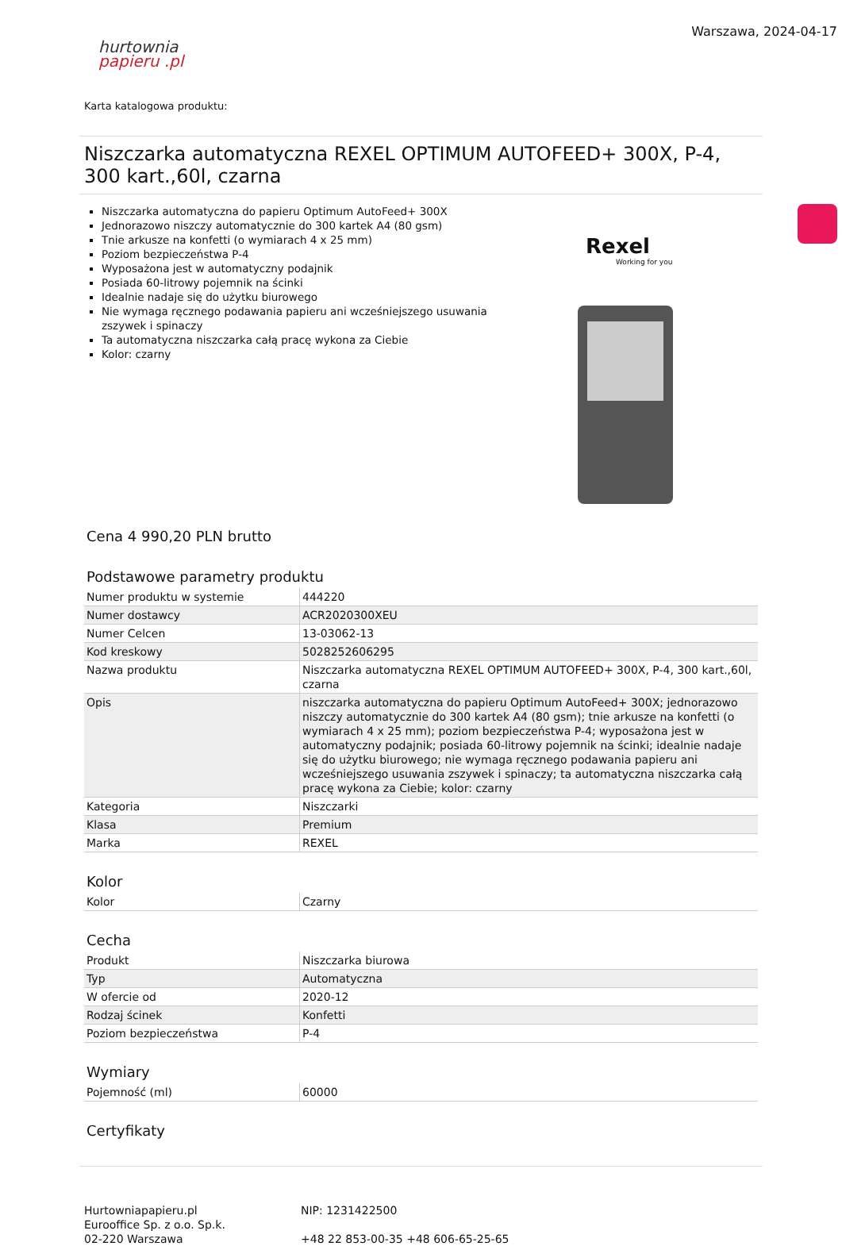hurtownia
papieru .pl
Warszawa, 2024-04-17
Karta katalogowa produktu:
Niszczarka automatyczna REXEL OPTIMUM AUTOFEED+ 300X, P-4, 300 kart.,60l, czarna
Niszczarka automatyczna do papieru Optimum AutoFeed+ 300X
Jednorazowo niszczy automatycznie do 300 kartek A4 (80 gsm)
Tnie arkusze na konfetti (o wymiarach 4 x 25 mm)
Poziom bezpieczeństwa P-4
Wyposażona jest w automatyczny podajnik
Posiada 60-litrowy pojemnik na ścinki
Idealnie nadaje się do użytku biurowego
Nie wymaga ręcznego podawania papieru ani wcześniejszego usuwania zszywek i spinaczy
Ta automatyczna niszczarka całą pracę wykona za Ciebie
Kolor: czarny
Rexel
Working for you
Cena 4 990,20 PLN brutto
Podstawowe parametry produktu
| Numer produktu w systemie | 444220 |
| Numer dostawcy | ACR2020300XEU |
| Numer Celcen | 13-03062-13 |
| Kod kreskowy | 5028252606295 |
| Nazwa produktu | Niszczarka automatyczna REXEL OPTIMUM AUTOFEED+ 300X, P-4, 300 kart.,60l, czarna |
| Opis | niszczarka automatyczna do papieru Optimum AutoFeed+ 300X; jednorazowo niszczy automatycznie do 300 kartek A4 (80 gsm); tnie arkusze na konfetti (o wymiarach 4 x 25 mm); poziom bezpieczeństwa P-4; wyposażona jest w automatyczny podajnik; posiada 60-litrowy pojemnik na ścinki; idealnie nadaje się do użytku biurowego; nie wymaga ręcznego podawania papieru ani wcześniejszego usuwania zszywek i spinaczy; ta automatyczna niszczarka całą pracę wykona za Ciebie; kolor: czarny |
| Kategoria | Niszczarki |
| Klasa | Premium |
| Marka | REXEL |
Kolor
| Kolor | Czarny |
Cecha
| Produkt | Niszczarka biurowa |
| Typ | Automatyczna |
| W ofercie od | 2020-12 |
| Rodzaj ścinek | Konfetti |
| Poziom bezpieczeństwa | P-4 |
Wymiary
| Pojemność (ml) | 60000 |
Certyfikaty
Hurtowniapapieru.pl
Eurooffice Sp. z o.o. Sp.k.
02-220 Warszawa
NIP: 1231422500
+48 22 853-00-35 +48 606-65-25-65